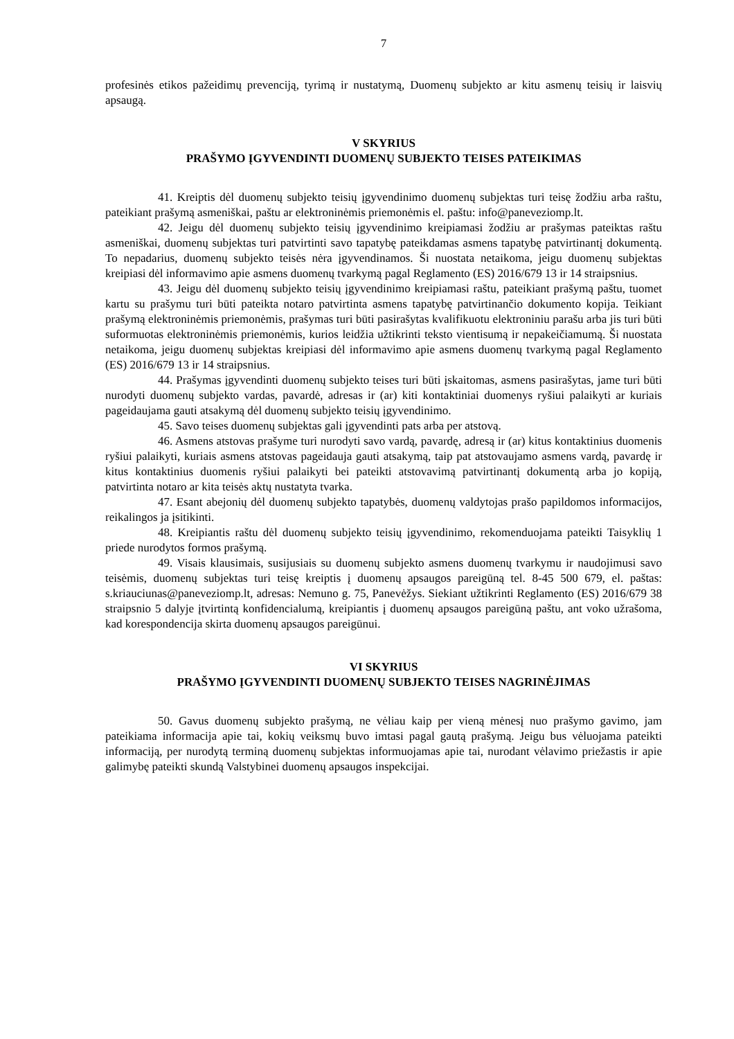7
profesinės etikos pažeidimų prevenciją, tyrimą ir nustatymą, Duomenų subjekto ar kitu asmenų teisių ir laisvių apsaugą.
V SKYRIUS
PRAŠYMO ĮGYVENDINTI DUOMENŲ SUBJEKTO TEISES PATEIKIMAS
41. Kreiptis dėl duomenų subjekto teisių įgyvendinimo duomenų subjektas turi teisę žodžiu arba raštu, pateikiant prašymą asmeniškai, paštu ar elektroninėmis priemonėmis el. paštu: info@paneveziomp.lt.
42. Jeigu dėl duomenų subjekto teisių įgyvendinimo kreipiamasi žodžiu ar prašymas pateiktas raštu asmeniškai, duomenų subjektas turi patvirtinti savo tapatybę pateikdamas asmens tapatybę patvirtinantį dokumentą. To nepadarius, duomenų subjekto teisės nėra įgyvendinamos. Ši nuostata netaikoma, jeigu duomenų subjektas kreipiasi dėl informavimo apie asmens duomenų tvarkymą pagal Reglamento (ES) 2016/679 13 ir 14 straipsnius.
43. Jeigu dėl duomenų subjekto teisių įgyvendinimo kreipiamasi raštu, pateikiant prašymą paštu, tuomet kartu su prašymu turi būti pateikta notaro patvirtinta asmens tapatybę patvirtinančio dokumento kopija. Teikiant prašymą elektroninėmis priemonėmis, prašymas turi būti pasirašytas kvalifikuotu elektroniniu parašu arba jis turi būti suformuotas elektroninėmis priemonėmis, kurios leidžia užtikrinti teksto vientisumą ir nepakeičiamumą. Ši nuostata netaikoma, jeigu duomenų subjektas kreipiasi dėl informavimo apie asmens duomenų tvarkymą pagal Reglamento (ES) 2016/679 13 ir 14 straipsnius.
44. Prašymas įgyvendinti duomenų subjekto teises turi būti įskaitomas, asmens pasirašytas, jame turi būti nurodyti duomenų subjekto vardas, pavardė, adresas ir (ar) kiti kontaktiniai duomenys ryšiui palaikyti ar kuriais pageidaujama gauti atsakymą dėl duomenų subjekto teisių įgyvendinimo.
45. Savo teises duomenų subjektas gali įgyvendinti pats arba per atstovą.
46. Asmens atstovas prašyme turi nurodyti savo vardą, pavardę, adresą ir (ar) kitus kontaktinius duomenis ryšiui palaikyti, kuriais asmens atstovas pageidauja gauti atsakymą, taip pat atstovaujamo asmens vardą, pavardę ir kitus kontaktinius duomenis ryšiui palaikyti bei pateikti atstovavimą patvirtinantį dokumentą arba jo kopiją, patvirtinta notaro ar kita teisės aktų nustatyta tvarka.
47. Esant abejonių dėl duomenų subjekto tapatybės, duomenų valdytojas prašo papildomos informacijos, reikalingos ja įsitikinti.
48. Kreipiantis raštu dėl duomenų subjekto teisių įgyvendinimo, rekomenduojama pateikti Taisyklių 1 priede nurodytos formos prašymą.
49. Visais klausimais, susijusiais su duomenų subjekto asmens duomenų tvarkymu ir naudojimusi savo teisėmis, duomenų subjektas turi teisę kreiptis į duomenų apsaugos pareigūną tel. 8-45 500 679, el. paštas: s.kriauciunas@paneveziomp.lt, adresas: Nemuno g. 75, Panevėžys. Siekiant užtikrinti Reglamento (ES) 2016/679 38 straipsnio 5 dalyje įtvirtintą konfidencialumą, kreipiantis į duomenų apsaugos pareigūną paštu, ant voko užrašoma, kad korespondencija skirta duomenų apsaugos pareigūnui.
VI SKYRIUS
PRAŠYMO ĮGYVENDINTI DUOMENŲ SUBJEKTO TEISES NAGRINĖJIMAS
50. Gavus duomenų subjekto prašymą, ne vėliau kaip per vieną mėnesį nuo prašymo gavimo, jam pateikiama informacija apie tai, kokių veiksmų buvo imtasi pagal gautą prašymą. Jeigu bus vėluojama pateikti informaciją, per nurodytą terminą duomenų subjektas informuojamas apie tai, nurodant vėlavimo priežastis ir apie galimybę pateikti skundą Valstybinei duomenų apsaugos inspekcijai.